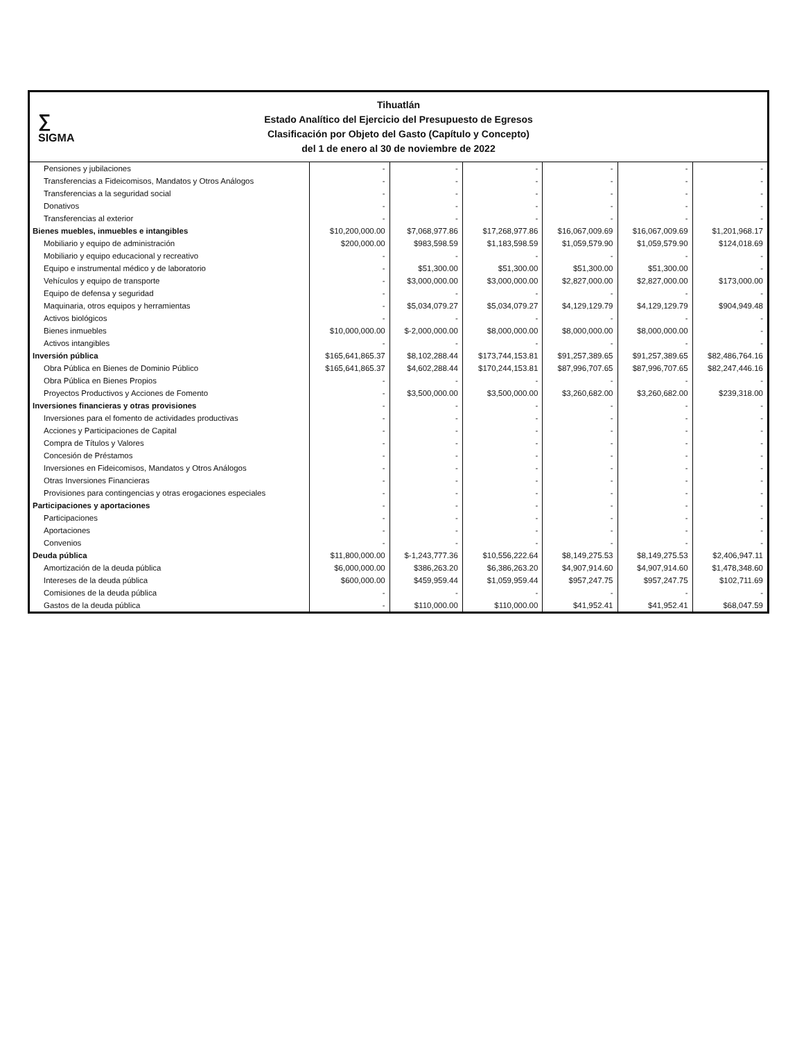∑
SIGMA
Tihuatlán
Estado Analítico del Ejercicio del Presupuesto de Egresos
Clasificación por Objeto del Gasto (Capítulo y Concepto)
del 1 de enero al 30 de noviembre de 2022
| Pensiones y jubilaciones | - | - | - | - | - | - |
| Transferencias a Fideicomisos, Mandatos y Otros Análogos | - | - | - | - | - | - |
| Transferencias a la seguridad social | - | - | - | - | - | - |
| Donativos | - | - | - | - | - | - |
| Transferencias al exterior | - | - | - | - | - | - |
| Bienes muebles, inmuebles e intangibles | $10,200,000.00 | $7,068,977.86 | $17,268,977.86 | $16,067,009.69 | $16,067,009.69 | $1,201,968.17 |
| Mobiliario y equipo de administración | $200,000.00 | $983,598.59 | $1,183,598.59 | $1,059,579.90 | $1,059,579.90 | $124,018.69 |
| Mobiliario y equipo educacional y recreativo | - | - | - | - | - | - |
| Equipo e instrumental médico y de laboratorio | - | $51,300.00 | $51,300.00 | $51,300.00 | $51,300.00 | - |
| Vehículos y equipo de transporte | - | $3,000,000.00 | $3,000,000.00 | $2,827,000.00 | $2,827,000.00 | $173,000.00 |
| Equipo de defensa y seguridad | - | - | - | - | - | - |
| Maquinaria, otros equipos y herramientas | - | $5,034,079.27 | $5,034,079.27 | $4,129,129.79 | $4,129,129.79 | $904,949.48 |
| Activos biológicos | - | - | - | - | - | - |
| Bienes inmuebles | $10,000,000.00 | $-2,000,000.00 | $8,000,000.00 | $8,000,000.00 | $8,000,000.00 | - |
| Activos intangibles | - | - | - | - | - | - |
| Inversión pública | $165,641,865.37 | $8,102,288.44 | $173,744,153.81 | $91,257,389.65 | $91,257,389.65 | $82,486,764.16 |
| Obra Pública en Bienes de Dominio Público | $165,641,865.37 | $4,602,288.44 | $170,244,153.81 | $87,996,707.65 | $87,996,707.65 | $82,247,446.16 |
| Obra Pública en Bienes Propios | - | - | - | - | - | - |
| Proyectos Productivos y Acciones de Fomento | - | $3,500,000.00 | $3,500,000.00 | $3,260,682.00 | $3,260,682.00 | $239,318.00 |
| Inversiones financieras y otras provisiones | - | - | - | - | - | - |
| Inversiones para el fomento de actividades productivas | - | - | - | - | - | - |
| Acciones y Participaciones de Capital | - | - | - | - | - | - |
| Compra de Títulos y Valores | - | - | - | - | - | - |
| Concesión de Préstamos | - | - | - | - | - | - |
| Inversiones en Fideicomisos, Mandatos y Otros Análogos | - | - | - | - | - | - |
| Otras Inversiones Financieras | - | - | - | - | - | - |
| Provisiones para contingencias y otras erogaciones especiales | - | - | - | - | - | - |
| Participaciones y aportaciones | - | - | - | - | - | - |
| Participaciones | - | - | - | - | - | - |
| Aportaciones | - | - | - | - | - | - |
| Convenios | - | - | - | - | - | - |
| Deuda pública | $11,800,000.00 | $-1,243,777.36 | $10,556,222.64 | $8,149,275.53 | $8,149,275.53 | $2,406,947.11 |
| Amortización de la deuda pública | $6,000,000.00 | $386,263.20 | $6,386,263.20 | $4,907,914.60 | $4,907,914.60 | $1,478,348.60 |
| Intereses de la deuda pública | $600,000.00 | $459,959.44 | $1,059,959.44 | $957,247.75 | $957,247.75 | $102,711.69 |
| Comisiones de la deuda pública | - | - | - | - | - | - |
| Gastos de la deuda pública | - | $110,000.00 | $110,000.00 | $41,952.41 | $41,952.41 | $68,047.59 |